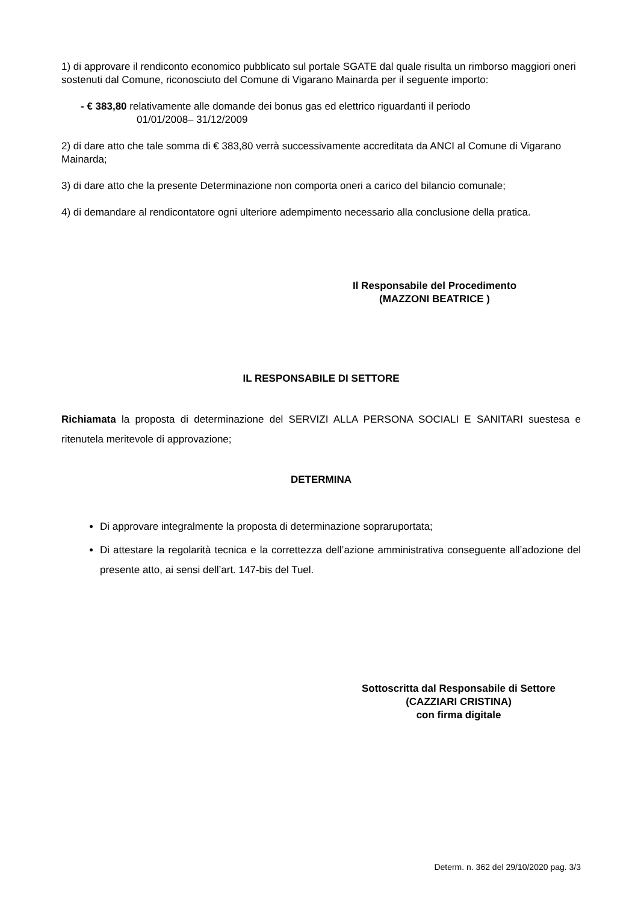1) di approvare il rendiconto economico pubblicato sul portale SGATE dal quale risulta un rimborso maggiori oneri sostenuti dal Comune, riconosciuto del Comune di Vigarano Mainarda per il seguente importo:
- € 383,80 relativamente alle domande dei bonus gas ed elettrico riguardanti il periodo
01/01/2008– 31/12/2009
2) di dare atto che tale somma di € 383,80 verrà successivamente accreditata da ANCI al Comune di Vigarano Mainarda;
3) di dare atto che la presente Determinazione non comporta oneri a carico del bilancio comunale;
4) di demandare al rendicontatore ogni ulteriore adempimento necessario alla conclusione della pratica.
Il Responsabile del Procedimento
(MAZZONI BEATRICE )
IL RESPONSABILE DI SETTORE
Richiamata la proposta di determinazione del SERVIZI ALLA PERSONA SOCIALI E SANITARI suestesa e ritenutela meritevole di approvazione;
DETERMINA
Di approvare integralmente la proposta di determinazione sopraruportata;
Di attestare la regolarità tecnica e la correttezza dell’azione amministrativa conseguente all’adozione del presente atto, ai sensi dell’art. 147-bis del Tuel.
Sottoscritta dal Responsabile di Settore
(CAZZIARI CRISTINA)
con firma digitale
Determ. n. 362 del 29/10/2020 pag. 3/3